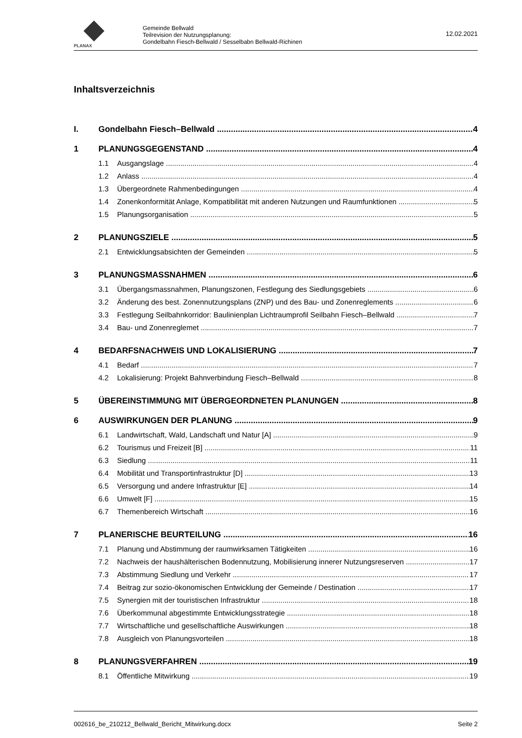PLANAX
Gemeinde Bellwald
Teilrevision der Nutzungsplanung:
Gondelbahn Fiesch-Bellwald / Sesselbabn Bellwald-Richinen
12.02.2021
Inhaltsverzeichnis
I. Gondelbahn Fiesch–Bellwald 4
1 PLANUNGSGEGENSTAND 4
1.1 Ausgangslage 4
1.2 Anlass 4
1.3 Übergeordnete Rahmenbedingungen 4
1.4 Zonenkonformität Anlage, Kompatibilität mit anderen Nutzungen und Raumfunktionen 5
1.5 Planungsorganisation 5
2 PLANUNGSZIELE 5
2.1 Entwicklungsabsichten der Gemeinden 5
3 PLANUNGSMASSNAHMEN 6
3.1 Übergangsmassnahmen, Planungszonen, Festlegung des Siedlungsgebiets 6
3.2 Änderung des best. Zonennutzungsplans (ZNP) und des Bau- und Zonenreglements 6
3.3 Festlegung Seilbahnkorridor: Baulinienplan Lichtraumprofil Seilbahn Fiesch–Bellwald 7
3.4 Bau- und Zonenreglemet 7
4 BEDARFSNACHWEIS UND LOKALISIERUNG 7
4.1 Bedarf 7
4.2 Lokalisierung: Projekt Bahnverbindung Fiesch–Bellwald 8
5 ÜBEREINSTIMMUNG MIT ÜBERGEORDNETEN PLANUNGEN 8
6 AUSWIRKUNGEN DER PLANUNG 9
6.1 Landwirtschaft, Wald, Landschaft und Natur [A] 9
6.2 Tourismus und Freizeit [B] 11
6.3 Siedlung 11
6.4 Mobilität und Transportinfrastruktur [D] 13
6.5 Versorgung und andere Infrastruktur [E] 14
6.6 Umwelt [F] 15
6.7 Themenbereich Wirtschaft 16
7 PLANERISCHE BEURTEILUNG 16
7.1 Planung und Abstimmung der raumwirksamen Tätigkeiten 16
7.2 Nachweis der haushälterischen Bodennutzung, Mobilisierung innerer Nutzungsreserven 17
7.3 Abstimmung Siedlung und Verkehr 17
7.4 Beitrag zur sozio-ökonomischen Entwicklung der Gemeinde / Destination 17
7.5 Synergien mit der touristischen Infrastruktur 18
7.6 Überkommunal abgestimmte Entwicklungsstrategie 18
7.7 Wirtschaftliche und gesellschaftliche Auswirkungen 18
7.8 Ausgleich von Planungsvorteilen 18
8 PLANUNGSVERFAHREN 19
8.1 Öffentliche Mitwirkung 19
002616_be_210212_Bellwald_Bericht_Mitwirkung.docx Seite 2